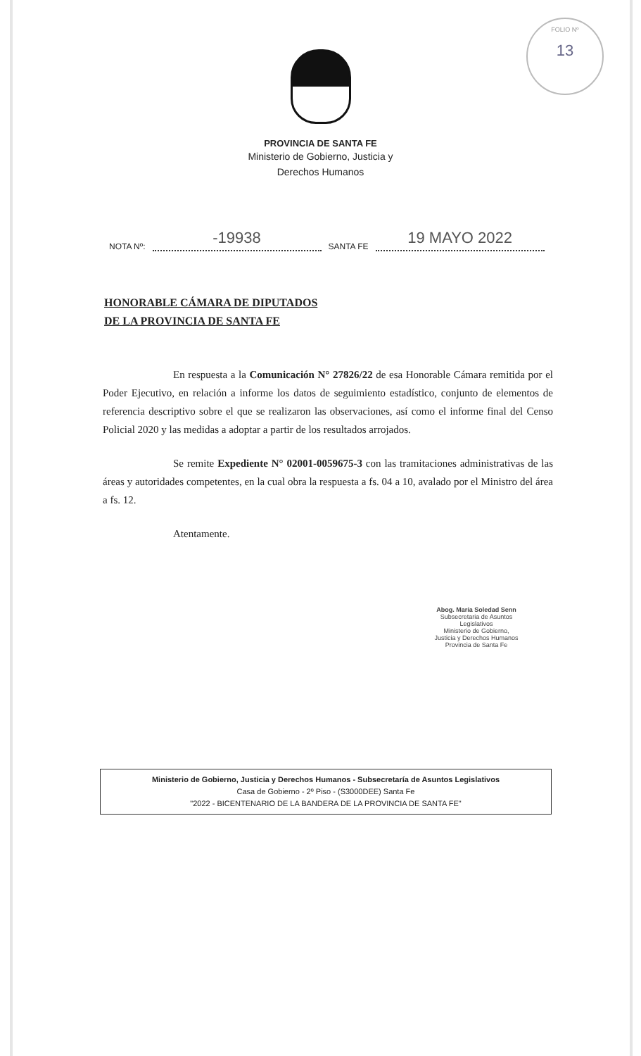FOLIO Nº
13
PROVINCIA DE SANTA FE
Ministerio de Gobierno, Justicia y
Derechos Humanos
NOTA Nº:
-19938
SANTA FE
19 MAYO 2022
HONORABLE CÁMARA DE DIPUTADOS
DE LA PROVINCIA DE SANTA FE
En respuesta a la Comunicación N° 27826/22 de esa Honorable Cámara remitida por el Poder Ejecutivo, en relación a informe los datos de seguimiento estadístico, conjunto de elementos de referencia descriptivo sobre el que se realizaron las observaciones, así como el informe final del Censo Policial 2020 y las medidas a adoptar a partir de los resultados arrojados.
Se remite Expediente N° 02001-0059675-3 con las tramitaciones administrativas de las áreas y autoridades competentes, en la cual obra la respuesta a fs. 04 a 10, avalado por el Ministro del área a fs. 12.
Atentamente.
Abog. María Soledad Senn
Subsecretaria de Asuntos Legislativos
Ministerio de Gobierno,
Justicia y Derechos Humanos
Provincia de Santa Fe
Ministerio de Gobierno, Justicia y Derechos Humanos - Subsecretaría de Asuntos Legislativos
Casa de Gobierno - 2º Piso - (S3000DEE) Santa Fe
"2022 - BICENTENARIO DE LA BANDERA DE LA PROVINCIA DE SANTA FE"